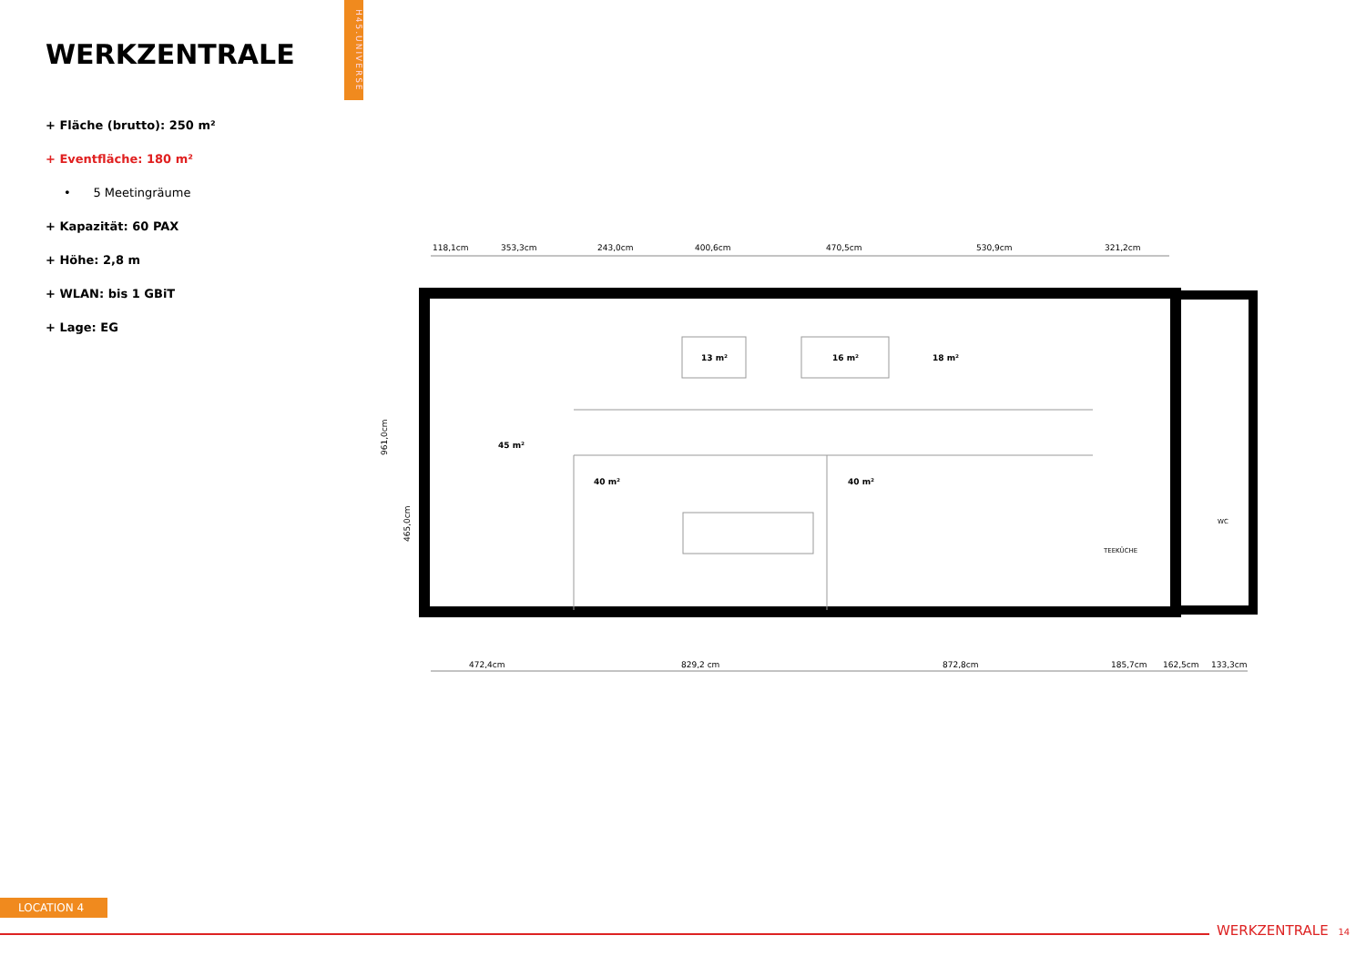WERKZENTRALE
H45.UNIVERSE
+ Fläche (brutto): 250 m²
+ Eventfläche: 180 m²
• 5 Meetingräume
+ Kapazität: 60 PAX
+ Höhe: 2,8 m
+ WLAN: bis 1 GBiT
+ Lage: EG
118,1cm
353,3cm
243,0cm
400,6cm
470,5cm
530,9cm
321,2cm
13 m²
16 m²
18 m²
45 m²
40 m²
40 m²
TEEKÜCHE
WC
472,4cm
829,2 cm
872,8cm
185,7cm
162,5cm
133,3cm
961,0cm
465,0cm
LOCATION 4
WERKZENTRALE 14